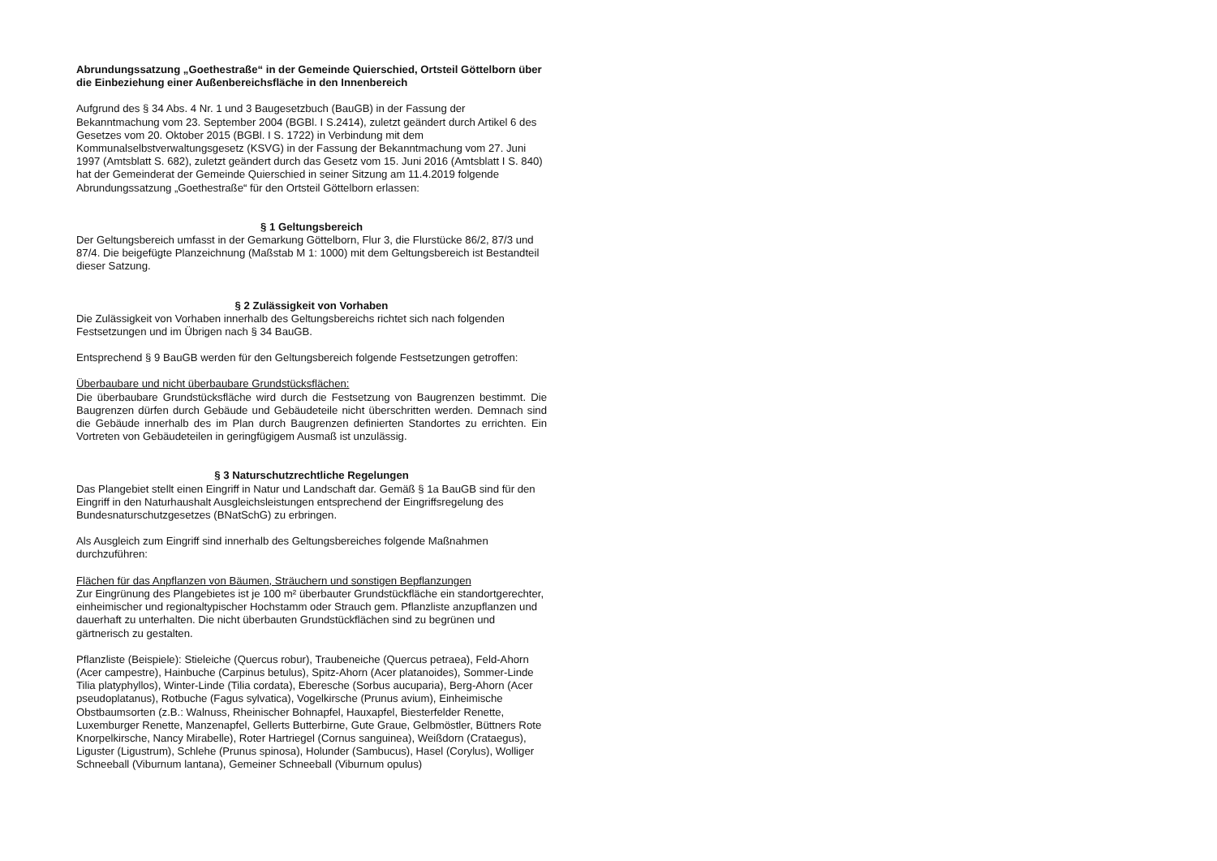Abrundungssatzung „Goethestraße“ in der Gemeinde Quierschied, Ortsteil Göttelborn über die Einbeziehung einer Außenbereichsfläche in den Innenbereich
Aufgrund des § 34 Abs. 4 Nr. 1 und 3 Baugesetzbuch (BauGB) in der Fassung der Bekanntmachung vom 23. September 2004 (BGBl. I S.2414), zuletzt geändert durch Artikel 6 des Gesetzes vom 20. Oktober 2015 (BGBl. I S. 1722) in Verbindung mit dem Kommunalselbstverwaltungsgesetz (KSVG) in der Fassung der Bekanntmachung vom 27. Juni 1997 (Amtsblatt S. 682), zuletzt geändert durch das Gesetz vom 15. Juni 2016 (Amtsblatt I S. 840) hat der Gemeinderat der Gemeinde Quierschied in seiner Sitzung am 11.4.2019 folgende Abrundungssatzung „Goethestraße“ für den Ortsteil Göttelborn erlassen:
§ 1 Geltungsbereich
Der Geltungsbereich umfasst in der Gemarkung Göttelborn, Flur 3, die Flurstücke 86/2, 87/3 und 87/4. Die beigefügte Planzeichnung (Maßstab M 1: 1000) mit dem Geltungsbereich ist Bestandteil dieser Satzung.
§ 2 Zulässigkeit von Vorhaben
Die Zulässigkeit von Vorhaben innerhalb des Geltungsbereichs richtet sich nach folgenden Festsetzungen und im Übrigen nach § 34 BauGB.
Entsprechend § 9 BauGB werden für den Geltungsbereich folgende Festsetzungen getroffen:
Überbaubare und nicht überbaubare Grundstücksflächen:
Die überbaubare Grundstücksfläche wird durch die Festsetzung von Baugrenzen bestimmt. Die Baugrenzen dürfen durch Gebäude und Gebäudeteile nicht überschritten werden. Demnach sind die Gebäude innerhalb des im Plan durch Baugrenzen definierten Standortes zu errichten. Ein Vortreten von Gebäudeteilen in geringfügigem Ausmaß ist unzulässig.
§ 3 Naturschutzrechtliche Regelungen
Das Plangebiet stellt einen Eingriff in Natur und Landschaft dar. Gemäß § 1a BauGB sind für den Eingriff in den Naturhaushalt Ausgleichsleistungen entsprechend der Eingriffsregelung des Bundesnaturschutzgesetzes (BNatSchG) zu erbringen.
Als Ausgleich zum Eingriff sind innerhalb des Geltungsbereiches folgende Maßnahmen durchzuführen:
Flächen für das Anpflanzen von Bäumen, Sträuchern und sonstigen Bepflanzungen
Zur Eingrünung des Plangebietes ist je 100 m² überbauter Grundstückfläche ein standortgerechter, einheimischer und regionaltypischer Hochstamm oder Strauch gem. Pflanzliste anzupflanzen und dauerhaft zu unterhalten. Die nicht überbauten Grundstückflächen sind zu begrünen und gärtnerisch zu gestalten.
Pflanzliste (Beispiele): Stieleiche (Quercus robur), Traubeneiche (Quercus petraea), Feld-Ahorn (Acer campestre), Hainbuche (Carpinus betulus), Spitz-Ahorn (Acer platanoides), Sommer-Linde Tilia platyphyllos), Winter-Linde (Tilia cordata), Eberesche (Sorbus aucuparia), Berg-Ahorn (Acer pseudoplatanus), Rotbuche (Fagus sylvatica), Vogelkirsche (Prunus avium), Einheimische Obstbaumsorten (z.B.: Walnuss, Rheinischer Bohnapfel, Hauxapfel, Biesterfelder Renette, Luxemburger Renette, Manzenapfel, Gellerts Butterbirne, Gute Graue, Gelbmöstler, Büttners Rote Knorpelkirsche, Nancy Mirabelle), Roter Hartriegel (Cornus sanguinea), Weißdorn (Crataegus), Liguster (Ligustrum), Schlehe (Prunus spinosa), Holunder (Sambucus), Hasel (Corylus), Wolliger Schneeball (Viburnum lantana), Gemeiner Schneeball (Viburnum opulus)